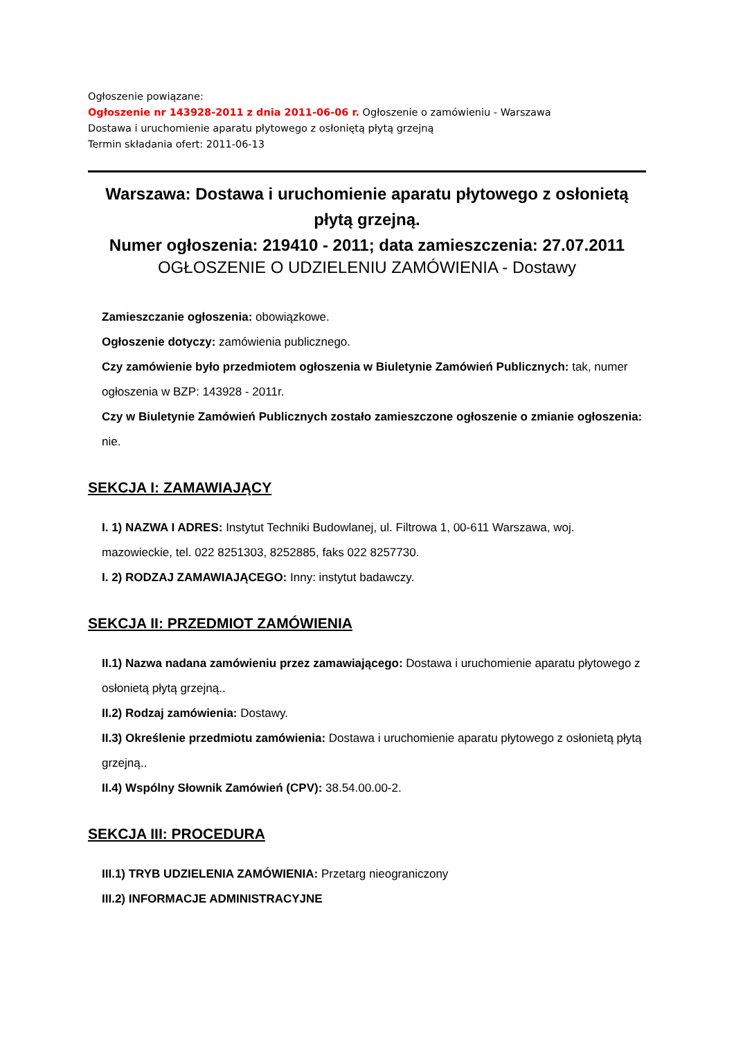Ogłoszenie powiązane:
Ogłoszenie nr 143928-2011 z dnia 2011-06-06 r. Ogłoszenie o zamówieniu - Warszawa
Dostawa i uruchomienie aparatu płytowego z osłoniętą płytą grzejną
Termin składania ofert: 2011-06-13
Warszawa: Dostawa i uruchomienie aparatu płytowego z osłonietą płytą grzejną.
Numer ogłoszenia: 219410 - 2011; data zamieszczenia: 27.07.2011
OGŁOSZENIE O UDZIELENIU ZAMÓWIENIA - Dostawy
Zamieszczanie ogłoszenia: obowiązkowe.
Ogłoszenie dotyczy: zamówienia publicznego.
Czy zamówienie było przedmiotem ogłoszenia w Biuletynie Zamówień Publicznych: tak, numer ogłoszenia w BZP: 143928 - 2011r.
Czy w Biuletynie Zamówień Publicznych zostało zamieszczone ogłoszenie o zmianie ogłoszenia: nie.
SEKCJA I: ZAMAWIAJĄCY
I. 1) NAZWA I ADRES: Instytut Techniki Budowlanej, ul. Filtrowa 1, 00-611 Warszawa, woj. mazowieckie, tel. 022 8251303, 8252885, faks 022 8257730.
I. 2) RODZAJ ZAMAWIAJĄCEGO: Inny: instytut badawczy.
SEKCJA II: PRZEDMIOT ZAMÓWIENIA
II.1) Nazwa nadana zamówieniu przez zamawiającego: Dostawa i uruchomienie aparatu płytowego z osłonietą płytą grzejną..
II.2) Rodzaj zamówienia: Dostawy.
II.3) Określenie przedmiotu zamówienia: Dostawa i uruchomienie aparatu płytowego z osłonietą płytą grzejną..
II.4) Wspólny Słownik Zamówień (CPV): 38.54.00.00-2.
SEKCJA III: PROCEDURA
III.1) TRYB UDZIELENIA ZAMÓWIENIA: Przetarg nieograniczony
III.2) INFORMACJE ADMINISTRACYJNE